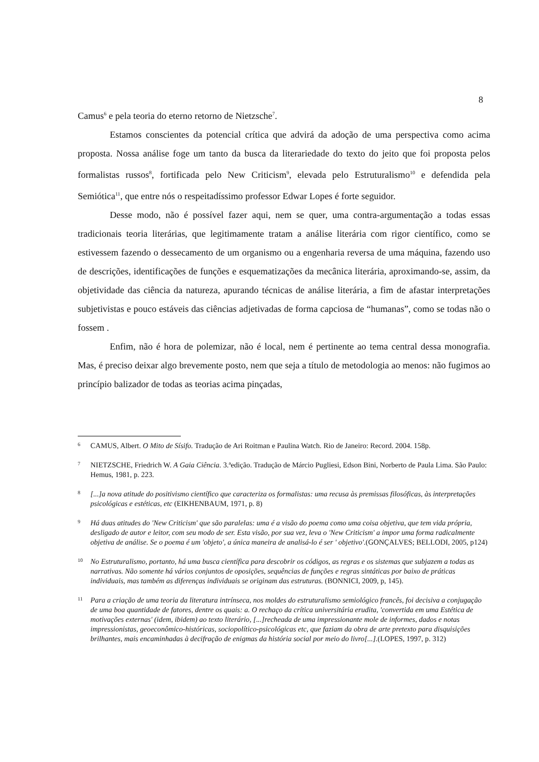8
Camus<sup>6</sup> e pela teoria do eterno retorno de Nietzsche<sup>7</sup>.
Estamos conscientes da potencial crítica que advirá da adoção de uma perspectiva como acima proposta. Nossa análise foge um tanto da busca da literariedade do texto do jeito que foi proposta pelos formalistas russos<sup>8</sup>, fortificada pelo New Criticism<sup>9</sup>, elevada pelo Estruturalismo<sup>10</sup> e defendida pela Semiótica<sup>11</sup>, que entre nós o respeitadíssimo professor Edwar Lopes é forte seguidor.
Desse modo, não é possível fazer aqui, nem se quer, uma contra-argumentação a todas essas tradicionais teoria literárias, que legitimamente tratam a análise literária com rigor científico, como se estivessem fazendo o dessecamento de um organismo ou a engenharia reversa de uma máquina, fazendo uso de descrições, identificações de funções e esquematizações da mecânica literária, aproximando-se, assim, da objetividade das ciência da natureza, apurando técnicas de análise literária, a fim de afastar interpretações subjetivistas e pouco estáveis das ciências adjetivadas de forma capciosa de “humanas”, como se todas não o fossem .
Enfim, não é hora de polemizar, não é local, nem é pertinente ao tema central dessa monografia. Mas, é preciso deixar algo brevemente posto, nem que seja a título de metodologia ao menos: não fugimos ao princípio balizador de todas as teorias acima pinçadas,
6 CAMUS, Albert. O Mito de Sísifo. Tradução de Ari Roitman e Paulina Watch. Rio de Janeiro: Record. 2004. 158p.
7 NIETZSCHE, Friedrich W. A Gaia Ciência. 3.ªedição. Tradução de Márcio Pugliesi, Edson Bini, Norberto de Paula Lima. São Paulo: Hemus, 1981, p. 223.
8 [...]a nova atitude do positivismo científico que caracteriza os formalistas: uma recusa às premissas filosóficas, às interpretações psicológicas e estéticas, etc (EIKHENBAUM, 1971, p. 8)
9 Há duas atitudes do 'New Criticism' que são paralelas: uma é a visão do poema como uma coisa objetiva, que tem vida própria, desligado de autor e leitor, com seu modo de ser. Esta visão, por sua vez, leva o 'New Criticism' a impor uma forma radicalmente objetiva de análise. Se o poema é um 'objeto', a única maneira de analisá-lo é ser ' objetivo'.(GONÇALVES; BELLODI, 2005, p124)
10 No Estruturalismo, portanto, há uma busca científica para descobrir os códigos, as regras e os sistemas que subjazem a todas as narrativas. Não somente há vários conjuntos de oposições, sequências de funções e regras sintáticas por baixo de práticas individuais, mas também as diferenças individuais se originam das estruturas. (BONNICI, 2009, p, 145).
11 Para a criação de uma teoria da literatura intrínseca, nos moldes do estruturalismo semiológico francês, foi decisiva a conjugação de uma boa quantidade de fatores, dentre os quais: a. O rechaço da crítica universitária erudita, 'convertida em uma Estética de motivações externas' (idem, ibidem) ao texto literário, [...]recheada de uma impressionante mole de informes, dados e notas impressionistas, geoeconômico-históricas, sociopolítico-psicológicas etc, que faziam da obra de arte pretexto para disquisições brilhantes, mais encaminhadas à decifração de enigmas da história social por meio do livro[...].(LOPES, 1997, p. 312)